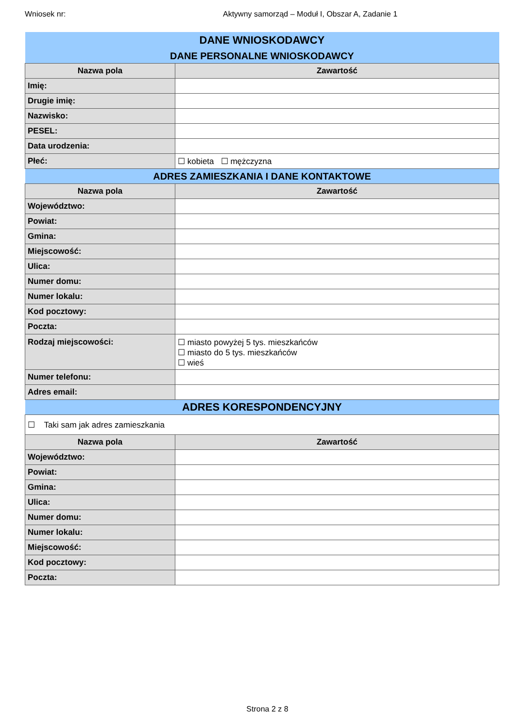Wniosek nr: Aktywny samorząd – Moduł I, Obszar A, Zadanie 1
| DANE WNIOSKODAWCY | |
| DANE PERSONALNE WNIOSKODAWCY | |
| Nazwa pola | Zawartość |
| Imię: | |
| Drugie imię: | |
| Nazwisko: | |
| PESEL: | |
| Data urodzenia: | |
| Płeć: | ☐ kobieta ☐ mężczyzna |
| ADRES ZAMIESZKANIA I DANE KONTAKTOWE | |
| Nazwa pola | Zawartość |
| Województwo: | |
| Powiat: | |
| Gmina: | |
| Miejscowość: | |
| Ulica: | |
| Numer domu: | |
| Numer lokalu: | |
| Kod pocztowy: | |
| Poczta: | |
| Rodzaj miejscowości: | ☐ miasto powyżej 5 tys. mieszkańców ☐ miasto do 5 tys. mieszkańców ☐ wieś |
| Numer telefonu: | |
| Adres email: | |
| ADRES KORESPONDENCYJNY | |
| ☐ Taki sam jak adres zamieszkania | |
| Nazwa pola | Zawartość |
| Województwo: | |
| Powiat: | |
| Gmina: | |
| Ulica: | |
| Numer domu: | |
| Numer lokalu: | |
| Miejscowość: | |
| Kod pocztowy: | |
| Poczta: | |
Strona 2 z 8